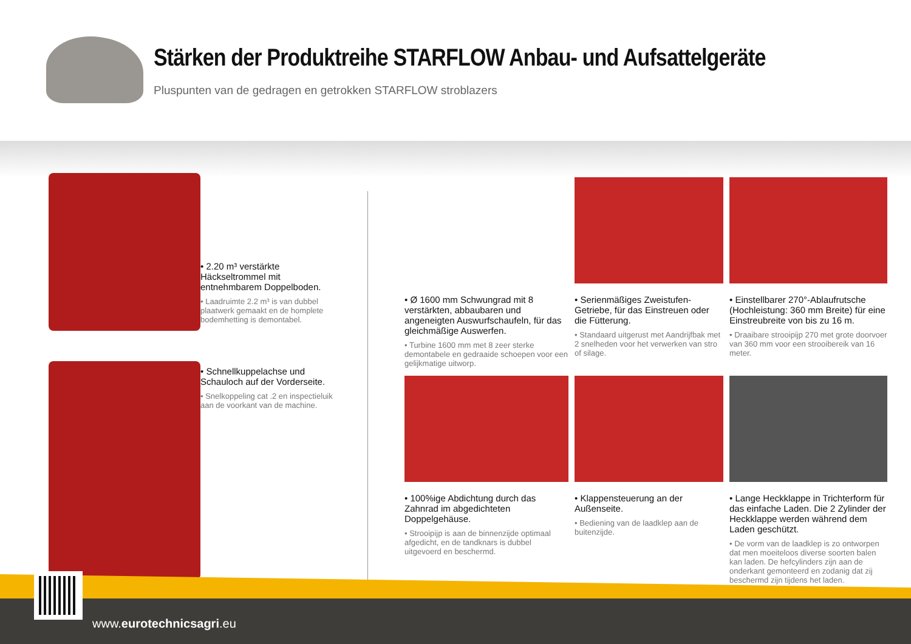Stärken der Produktreihe STARFLOW Anbau- und Aufsattelgeräte
Pluspunten van de gedragen en getrokken STARFLOW stroblazers
• 2.20 m³ verstärkte Häckseltrommel mit entnehmbarem Doppelboden.
• Laadruimte 2.2 m³ is van dubbel plaatwerk gemaakt en de homplete bodemhetting is demontabel.
• Schnellkuppelachse und Schauloch auf der Vorderseite.
• Snelkoppeling cat .2 en inspectieluik aan de voorkant van de machine.
• Ø 1600 mm Schwungrad mit 8 verstärkten, abbaubaren und angeneigten Auswurfschaufeln, für das gleichmäßige Auswerfen.
• Turbine 1600 mm met 8 zeer sterke demontabele en gedraaide schoepen voor een gelijkmatige uitworp.
• Serienmäßiges Zweistufen-Getriebe, für das Einstreuen oder die Fütterung.
• Standaard uitgerust met Aandrijfbak met 2 snelheden voor het verwerken van stro of silage.
• Einstellbarer 270°-Ablaufrutsche (Hochleistung: 360 mm Breite) für eine Einstreubreite von bis zu 16 m.
• Draaibare strooipijp 270 met grote doorvoer van 360 mm voor een strooibereik van 16 meter.
• 100%ige Abdichtung durch das Zahnrad im abgedichteten Doppelgehäuse.
• Strooipijp is aan de binnenzijde optimaal afgedicht, en de tandknars is dubbel uitgevoerd en beschermd.
• Klappensteuerung an der Außenseite.
• Bediening van de laadklep aan de buitenzijde.
• Lange Heckklappe in Trichterform für das einfache Laden. Die 2 Zylinder der Heckklappe werden während dem Laden geschützt.
• De vorm van de laadklep is zo ontworpen dat men moeiteloos diverse soorten balen kan laden. De hefcylinders zijn aan de onderkant gemonteerd en zodanig dat zij beschermd zijn tijdens het laden.
www.eurotechnicsagri.eu